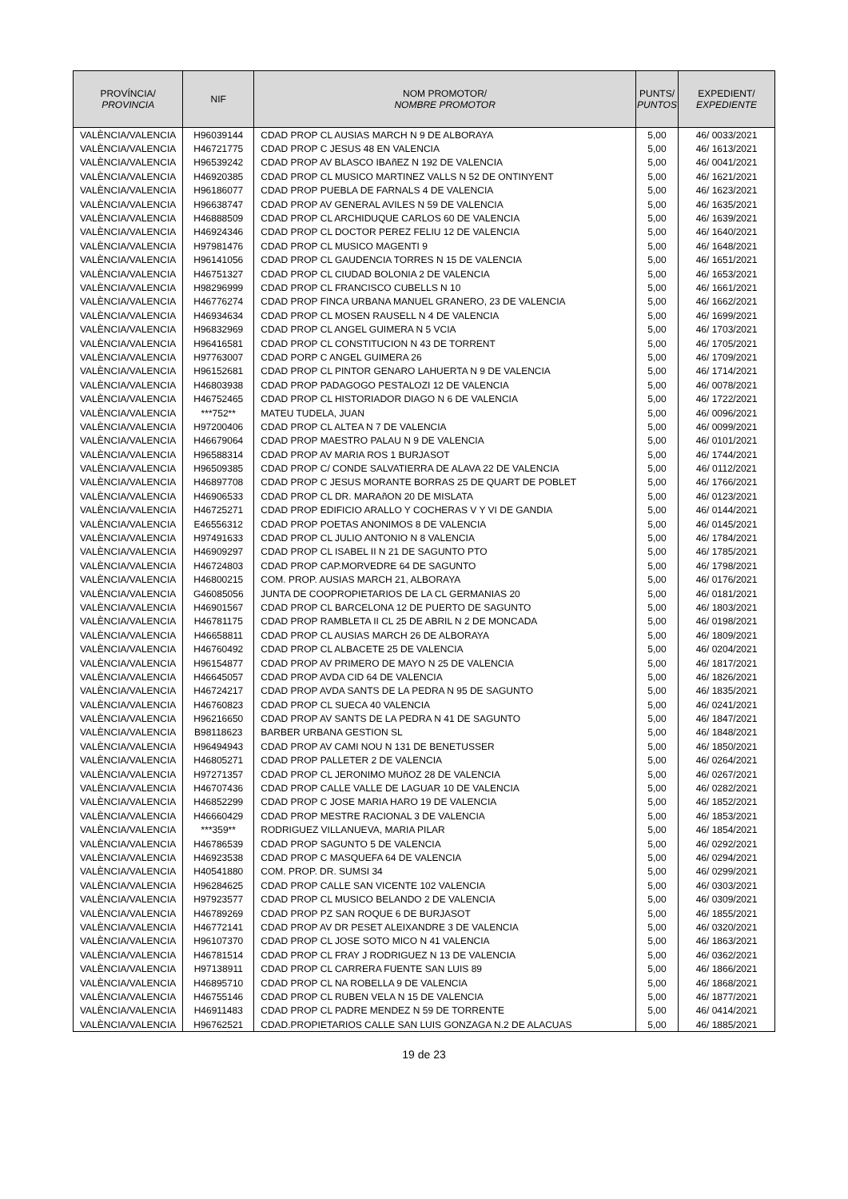| PROVÍNCIA/ PROVINCIA | NIF | NOM PROMOTOR/ NOMBRE PROMOTOR | PUNTS/ PUNTOS | EXPEDIENT/ EXPEDIENTE |
| --- | --- | --- | --- | --- |
| VALÈNCIA/VALENCIA | H96039144 | CDAD PROP CL AUSIAS MARCH N 9 DE ALBORAYA | 5,00 | 46/ 0033/2021 |
| VALÈNCIA/VALENCIA | H46721775 | CDAD PROP C JESUS 48 EN VALENCIA | 5,00 | 46/ 1613/2021 |
| VALÈNCIA/VALENCIA | H96539242 | CDAD PROP AV BLASCO IBAñEZ N 192 DE VALENCIA | 5,00 | 46/ 0041/2021 |
| VALÈNCIA/VALENCIA | H46920385 | CDAD PROP CL MUSICO MARTINEZ VALLS N 52 DE ONTINYENT | 5,00 | 46/ 1621/2021 |
| VALÈNCIA/VALENCIA | H96186077 | CDAD PROP PUEBLA DE FARNALS 4 DE VALENCIA | 5,00 | 46/ 1623/2021 |
| VALÈNCIA/VALENCIA | H96638747 | CDAD PROP AV GENERAL AVILES N 59 DE VALENCIA | 5,00 | 46/ 1635/2021 |
| VALÈNCIA/VALENCIA | H46888509 | CDAD PROP CL ARCHIDUQUE CARLOS 60 DE VALENCIA | 5,00 | 46/ 1639/2021 |
| VALÈNCIA/VALENCIA | H46924346 | CDAD PROP CL DOCTOR PEREZ FELIU 12 DE VALENCIA | 5,00 | 46/ 1640/2021 |
| VALÈNCIA/VALENCIA | H97981476 | CDAD PROP CL MUSICO MAGENTI 9 | 5,00 | 46/ 1648/2021 |
| VALÈNCIA/VALENCIA | H96141056 | CDAD PROP CL GAUDENCIA TORRES N 15 DE VALENCIA | 5,00 | 46/ 1651/2021 |
| VALÈNCIA/VALENCIA | H46751327 | CDAD PROP CL CIUDAD BOLONIA 2 DE VALENCIA | 5,00 | 46/ 1653/2021 |
| VALÈNCIA/VALENCIA | H98296999 | CDAD PROP CL FRANCISCO CUBELLS N 10 | 5,00 | 46/ 1661/2021 |
| VALÈNCIA/VALENCIA | H46776274 | CDAD PROP FINCA URBANA MANUEL GRANERO, 23 DE VALENCIA | 5,00 | 46/ 1662/2021 |
| VALÈNCIA/VALENCIA | H46934634 | CDAD PROP CL MOSEN RAUSELL N 4 DE VALENCIA | 5,00 | 46/ 1699/2021 |
| VALÈNCIA/VALENCIA | H96832969 | CDAD PROP CL ANGEL GUIMERA N 5 VCIA | 5,00 | 46/ 1703/2021 |
| VALÈNCIA/VALENCIA | H96416581 | CDAD PROP CL CONSTITUCION N 43 DE TORRENT | 5,00 | 46/ 1705/2021 |
| VALÈNCIA/VALENCIA | H97763007 | CDAD PORP C ANGEL GUIMERA 26 | 5,00 | 46/ 1709/2021 |
| VALÈNCIA/VALENCIA | H96152681 | CDAD PROP CL PINTOR GENARO LAHUERTA N 9 DE VALENCIA | 5,00 | 46/ 1714/2021 |
| VALÈNCIA/VALENCIA | H46803938 | CDAD PROP PADAGOGO PESTALOZI 12 DE VALENCIA | 5,00 | 46/ 0078/2021 |
| VALÈNCIA/VALENCIA | H46752465 | CDAD PROP CL HISTORIADOR DIAGO N 6 DE VALENCIA | 5,00 | 46/ 1722/2021 |
| VALÈNCIA/VALENCIA | ***752** | MATEU TUDELA, JUAN | 5,00 | 46/ 0096/2021 |
| VALÈNCIA/VALENCIA | H97200406 | CDAD PROP CL ALTEA N 7 DE VALENCIA | 5,00 | 46/ 0099/2021 |
| VALÈNCIA/VALENCIA | H46679064 | CDAD PROP MAESTRO PALAU N 9 DE VALENCIA | 5,00 | 46/ 0101/2021 |
| VALÈNCIA/VALENCIA | H96588314 | CDAD PROP AV MARIA ROS 1 BURJASOT | 5,00 | 46/ 1744/2021 |
| VALÈNCIA/VALENCIA | H96509385 | CDAD PROP C/ CONDE SALVATIERRA DE ALAVA 22 DE VALENCIA | 5,00 | 46/ 0112/2021 |
| VALÈNCIA/VALENCIA | H46897708 | CDAD PROP C JESUS MORANTE BORRAS 25 DE QUART DE POBLET | 5,00 | 46/ 1766/2021 |
| VALÈNCIA/VALENCIA | H46906533 | CDAD PROP CL DR. MARAñON 20 DE MISLATA | 5,00 | 46/ 0123/2021 |
| VALÈNCIA/VALENCIA | H46725271 | CDAD PROP EDIFICIO ARALLO Y COCHERAS V Y VI DE GANDIA | 5,00 | 46/ 0144/2021 |
| VALÈNCIA/VALENCIA | E46556312 | CDAD PROP POETAS ANONIMOS 8 DE VALENCIA | 5,00 | 46/ 0145/2021 |
| VALÈNCIA/VALENCIA | H97491633 | CDAD PROP CL JULIO ANTONIO N 8 VALENCIA | 5,00 | 46/ 1784/2021 |
| VALÈNCIA/VALENCIA | H46909297 | CDAD PROP CL ISABEL II N 21 DE SAGUNTO PTO | 5,00 | 46/ 1785/2021 |
| VALÈNCIA/VALENCIA | H46724803 | CDAD PROP CAP.MORVEDRE 64 DE SAGUNTO | 5,00 | 46/ 1798/2021 |
| VALÈNCIA/VALENCIA | H46800215 | COM. PROP. AUSIAS MARCH 21, ALBORAYA | 5,00 | 46/ 0176/2021 |
| VALÈNCIA/VALENCIA | G46085056 | JUNTA DE COOPROPIETARIOS DE LA CL GERMANIAS 20 | 5,00 | 46/ 0181/2021 |
| VALÈNCIA/VALENCIA | H46901567 | CDAD PROP CL BARCELONA 12 DE PUERTO DE SAGUNTO | 5,00 | 46/ 1803/2021 |
| VALÈNCIA/VALENCIA | H46781175 | CDAD PROP RAMBLETA II CL 25 DE ABRIL N 2 DE MONCADA | 5,00 | 46/ 0198/2021 |
| VALÈNCIA/VALENCIA | H46658811 | CDAD PROP CL AUSIAS MARCH 26 DE ALBORAYA | 5,00 | 46/ 1809/2021 |
| VALÈNCIA/VALENCIA | H46760492 | CDAD PROP CL ALBACETE 25 DE VALENCIA | 5,00 | 46/ 0204/2021 |
| VALÈNCIA/VALENCIA | H96154877 | CDAD PROP AV PRIMERO DE MAYO N 25 DE VALENCIA | 5,00 | 46/ 1817/2021 |
| VALÈNCIA/VALENCIA | H46645057 | CDAD PROP AVDA CID 64 DE VALENCIA | 5,00 | 46/ 1826/2021 |
| VALÈNCIA/VALENCIA | H46724217 | CDAD PROP AVDA SANTS DE LA PEDRA N 95 DE SAGUNTO | 5,00 | 46/ 1835/2021 |
| VALÈNCIA/VALENCIA | H46760823 | CDAD PROP CL SUECA 40 VALENCIA | 5,00 | 46/ 0241/2021 |
| VALÈNCIA/VALENCIA | H96216650 | CDAD PROP AV SANTS DE LA PEDRA N 41 DE SAGUNTO | 5,00 | 46/ 1847/2021 |
| VALÈNCIA/VALENCIA | B98118623 | BARBER URBANA GESTION SL | 5,00 | 46/ 1848/2021 |
| VALÈNCIA/VALENCIA | H96494943 | CDAD PROP AV CAMI NOU N 131 DE BENETUSSER | 5,00 | 46/ 1850/2021 |
| VALÈNCIA/VALENCIA | H46805271 | CDAD PROP PALLETER 2 DE VALENCIA | 5,00 | 46/ 0264/2021 |
| VALÈNCIA/VALENCIA | H97271357 | CDAD PROP CL JERONIMO MUñOZ 28 DE VALENCIA | 5,00 | 46/ 0267/2021 |
| VALÈNCIA/VALENCIA | H46707436 | CDAD PROP CALLE VALLE DE LAGUAR 10 DE VALENCIA | 5,00 | 46/ 0282/2021 |
| VALÈNCIA/VALENCIA | H46852299 | CDAD PROP C JOSE MARIA HARO 19 DE VALENCIA | 5,00 | 46/ 1852/2021 |
| VALÈNCIA/VALENCIA | H46660429 | CDAD PROP MESTRE RACIONAL 3 DE VALENCIA | 5,00 | 46/ 1853/2021 |
| VALÈNCIA/VALENCIA | ***359** | RODRIGUEZ VILLANUEVA, MARIA PILAR | 5,00 | 46/ 1854/2021 |
| VALÈNCIA/VALENCIA | H46786539 | CDAD PROP SAGUNTO 5 DE VALENCIA | 5,00 | 46/ 0292/2021 |
| VALÈNCIA/VALENCIA | H46923538 | CDAD PROP C MASQUEFA 64 DE VALENCIA | 5,00 | 46/ 0294/2021 |
| VALÈNCIA/VALENCIA | H40541880 | COM. PROP. DR. SUMSI 34 | 5,00 | 46/ 0299/2021 |
| VALÈNCIA/VALENCIA | H96284625 | CDAD PROP CALLE SAN VICENTE 102 VALENCIA | 5,00 | 46/ 0303/2021 |
| VALÈNCIA/VALENCIA | H97923577 | CDAD PROP CL MUSICO BELANDO 2 DE VALENCIA | 5,00 | 46/ 0309/2021 |
| VALÈNCIA/VALENCIA | H46789269 | CDAD PROP PZ SAN ROQUE 6 DE BURJASOT | 5,00 | 46/ 1855/2021 |
| VALÈNCIA/VALENCIA | H46772141 | CDAD PROP AV DR PESET ALEIXANDRE 3 DE VALENCIA | 5,00 | 46/ 0320/2021 |
| VALÈNCIA/VALENCIA | H96107370 | CDAD PROP CL JOSE SOTO MICO N 41 VALENCIA | 5,00 | 46/ 1863/2021 |
| VALÈNCIA/VALENCIA | H46781514 | CDAD PROP CL FRAY J RODRIGUEZ N 13 DE VALENCIA | 5,00 | 46/ 0362/2021 |
| VALÈNCIA/VALENCIA | H97138911 | CDAD PROP CL CARRERA FUENTE SAN LUIS 89 | 5,00 | 46/ 1866/2021 |
| VALÈNCIA/VALENCIA | H46895710 | CDAD PROP CL NA ROBELLA 9 DE VALENCIA | 5,00 | 46/ 1868/2021 |
| VALÈNCIA/VALENCIA | H46755146 | CDAD PROP CL RUBEN VELA N 15 DE VALENCIA | 5,00 | 46/ 1877/2021 |
| VALÈNCIA/VALENCIA | H46911483 | CDAD PROP CL PADRE MENDEZ N 59 DE TORRENTE | 5,00 | 46/ 0414/2021 |
| VALÈNCIA/VALENCIA | H96762521 | CDAD.PROPIETARIOS CALLE SAN LUIS GONZAGA N.2 DE ALACUAS | 5,00 | 46/ 1885/2021 |
19 de 23